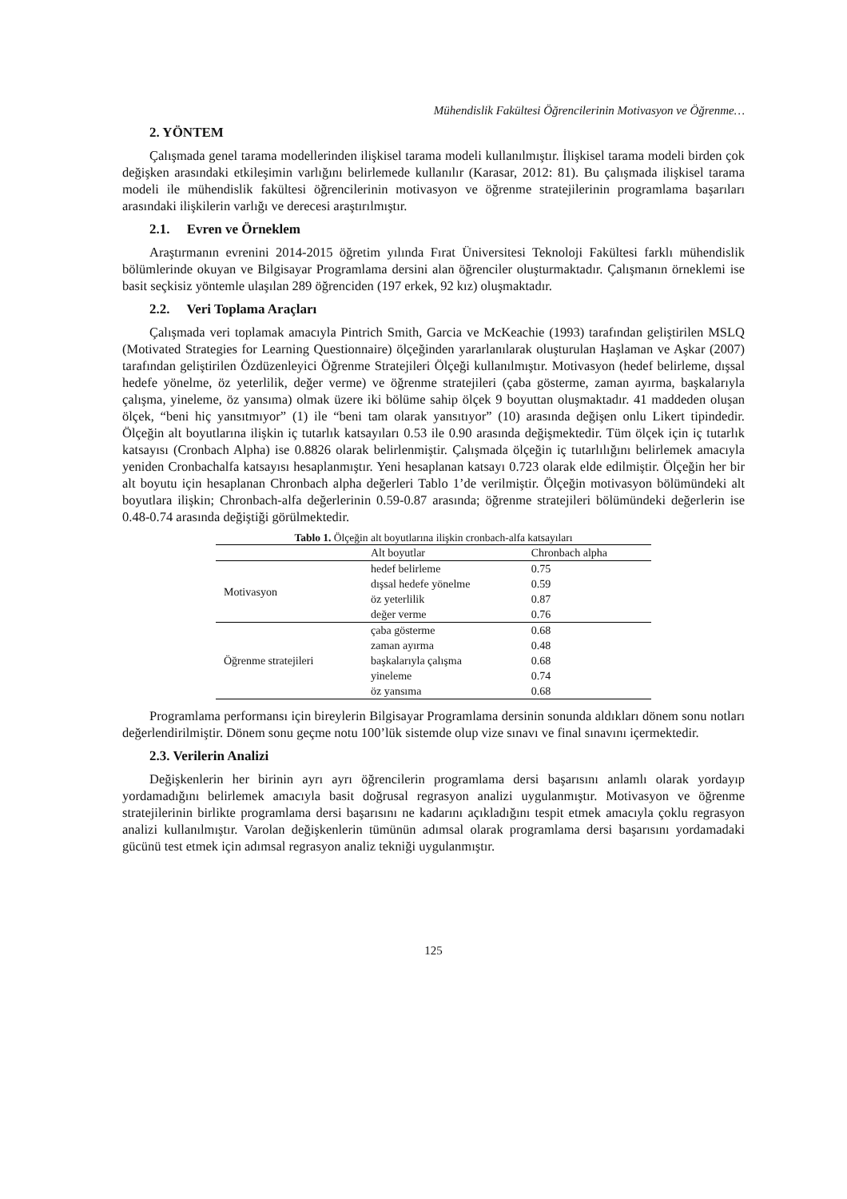Mühendislik Fakültesi Öğrencilerinin Motivasyon ve Öğrenme…
2. YÖNTEM
Çalışmada genel tarama modellerinden ilişkisel tarama modeli kullanılmıştır. İlişkisel tarama modeli birden çok değişken arasındaki etkileşimin varlığını belirlemede kullanılır (Karasar, 2012: 81). Bu çalışmada ilişkisel tarama modeli ile mühendislik fakültesi öğrencilerinin motivasyon ve öğrenme stratejilerinin programlama başarıları arasındaki ilişkilerin varlığı ve derecesi araştırılmıştır.
2.1. Evren ve Örneklem
Araştırmanın evrenini 2014-2015 öğretim yılında Fırat Üniversitesi Teknoloji Fakültesi farklı mühendislik bölümlerinde okuyan ve Bilgisayar Programlama dersini alan öğrenciler oluşturmaktadır. Çalışmanın örneklemi ise basit seçkisiz yöntemle ulaşılan 289 öğrenciden (197 erkek, 92 kız) oluşmaktadır.
2.2. Veri Toplama Araçları
Çalışmada veri toplamak amacıyla Pintrich Smith, Garcia ve McKeachie (1993) tarafından geliştirilen MSLQ (Motivated Strategies for Learning Questionnaire) ölçeğinden yararlanılarak oluşturulan Haşlaman ve Aşkar (2007) tarafından geliştirilen Özdüzenleyici Öğrenme Stratejileri Ölçeği kullanılmıştır. Motivasyon (hedef belirleme, dışsal hedefe yönelme, öz yeterlilik, değer verme) ve öğrenme stratejileri (çaba gösterme, zaman ayırma, başkalarıyla çalışma, yineleme, öz yansıma) olmak üzere iki bölüme sahip ölçek 9 boyuttan oluşmaktadır. 41 maddeden oluşan ölçek, “beni hiç yansıtmıyor” (1) ile “beni tam olarak yansıtıyor” (10) arasında değişen onlu Likert tipindedir. Ölçeğin alt boyutlarına ilişkin iç tutarlık katsayıları 0.53 ile 0.90 arasında değişmektedir. Tüm ölçek için iç tutarlık katsayısı (Cronbach Alpha) ise 0.8826 olarak belirlenmiştir. Çalışmada ölçeğin iç tutarlılığını belirlemek amacıyla yeniden Cronbachalfa katsayısı hesaplanmıştır. Yeni hesaplanan katsayı 0.723 olarak elde edilmiştir. Ölçeğin her bir alt boyutu için hesaplanan Chronbach alpha değerleri Tablo 1’de verilmiştir. Ölçeğin motivasyon bölümündeki alt boyutlara ilişkin; Chronbach-alfa değerlerinin 0.59-0.87 arasında; öğrenme stratejileri bölümündeki değerlerin ise 0.48-0.74 arasında değiştiği görülmektedir.
Tablo 1. Ölçeğin alt boyutlarına ilişkin cronbach-alfa katsayıları
| | Alt boyutlar | Chronbach alpha |
| --- | --- | --- |
| Motivasyon | hedef belirleme | 0.75 |
| | dışsal hedefe yönelme | 0.59 |
| | öz yeterlilik | 0.87 |
| | değer verme | 0.76 |
| Öğrenme stratejileri | çaba gösterme | 0.68 |
| | zaman ayırma | 0.48 |
| | başkalarıyla çalışma | 0.68 |
| | yineleme | 0.74 |
| | öz yansıma | 0.68 |
Programlama performansı için bireylerin Bilgisayar Programlama dersinin sonunda aldıkları dönem sonu notları değerlendirilmiştir. Dönem sonu geçme notu 100’lük sistemde olup vize sınavı ve final sınavını içermektedir.
2.3. Verilerin Analizi
Değişkenlerin her birinin ayrı ayrı öğrencilerin programlama dersi başarısını anlamlı olarak yordayıp yordamadığını belirlemek amacıyla basit doğrusal regrasyon analizi uygulanmıştır. Motivasyon ve öğrenme stratejilerinin birlikte programlama dersi başarısını ne kadarını açıkladığını tespit etmek amacıyla çoklu regrasyon analizi kullanılmıştır. Varolan değişkenlerin tümünün adımsal olarak programlama dersi başarısını yordamadaki gücünü test etmek için adımsal regrasyon analiz tekniği uygulanmıştır.
125